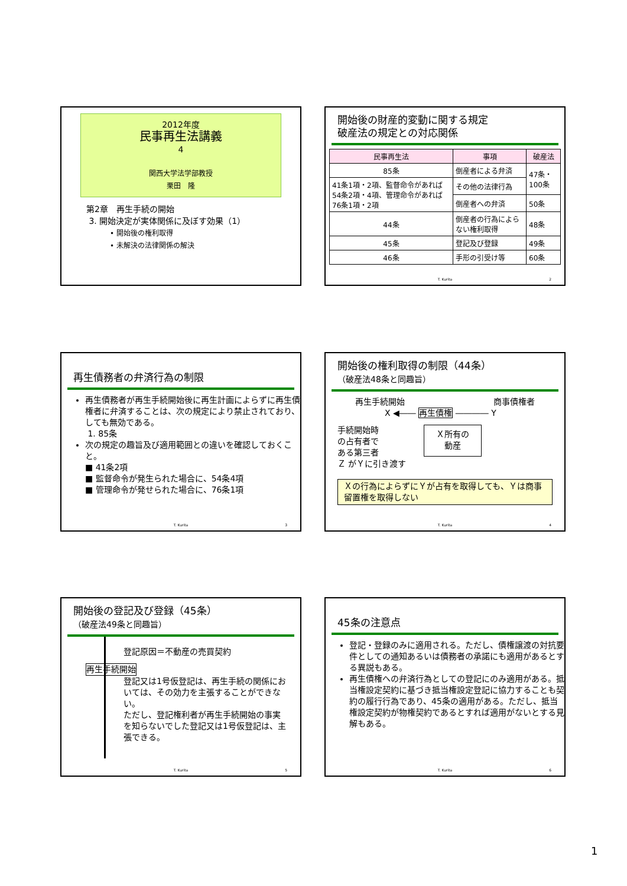2012年度
民事再生法講義
4
関西大学法学部教授
栗田　隆
第2章　再生手続の開始
3. 開始決定が実体関係に及ぼす効果（1）
• 開始後の権利取得
• 未解決の法律関係の解決
開始後の財産的変動に関する規定
破産法の規定との対応関係
| 民事再生法 | 事項 | 破産法 |
| --- | --- | --- |
| 85条 | 倒産者による弁済 | 47条・100条 |
| 41条1項・2項、監督命令があれば54条2項・4項、管理命令があれば76条1項・2項 | その他の法律行為 | |
| | 倒産者への弁済 | 50条 |
| 44条 | 倒産者の行為によらない権利取得 | 48条 |
| 45条 | 登記及び登録 | 49条 |
| 46条 | 手形の引受け等 | 60条 |
T. Kurita 2
再生債務者の弁済行為の制限
再生債務者が再生手続開始後に再生計画によらずに再生債権者に弁済することは、次の規定により禁止されており、しても無効である。
1. 85条
次の規定の趣旨及び適用範囲との違いを確認しておくこと。
■ 41条2項
■ 監督命令が発生られた場合に、54条4項
■ 管理命令が発せられた場合に、76条1項
T. Kurita 3
開始後の権利取得の制限（44条）
（破産法48条と同趣旨）
再生手続開始 商事債権者
X ◀―― 再生債権 ―――― Y
手続開始時
の占有者で
ある第三者
Ｚ がＹに引き渡す
Ｘ所有の
動産
Ｘの行為によらずにＹが占有を取得しても、Ｙは商事留置権を取得しない
T. Kurita 4
開始後の登記及び登録（45条）
（破産法49条と同趣旨）
登記原因＝不動産の売買契約
再生手続開始
登記又は1号仮登記は、再生手続の関係においては、その効力を主張することができない。
ただし、登記権利者が再生手続開始の事実を知らないでした登記又は1号仮登記は、主張できる。
T. Kurita 5
45条の注意点
登記・登録のみに適用される。ただし、債権譲渡の対抗要件としての通知あるいは債務者の承諾にも適用があるとする異説もある。
再生債権への弁済行為としての登記にのみ適用がある。抵当権設定契約に基づき抵当権設定登記に協力することも契約の履行行為であり、45条の適用がある。ただし、抵当権設定契約が物権契約であるとすれば適用がないとする見解もある。
T. Kurita 6
1